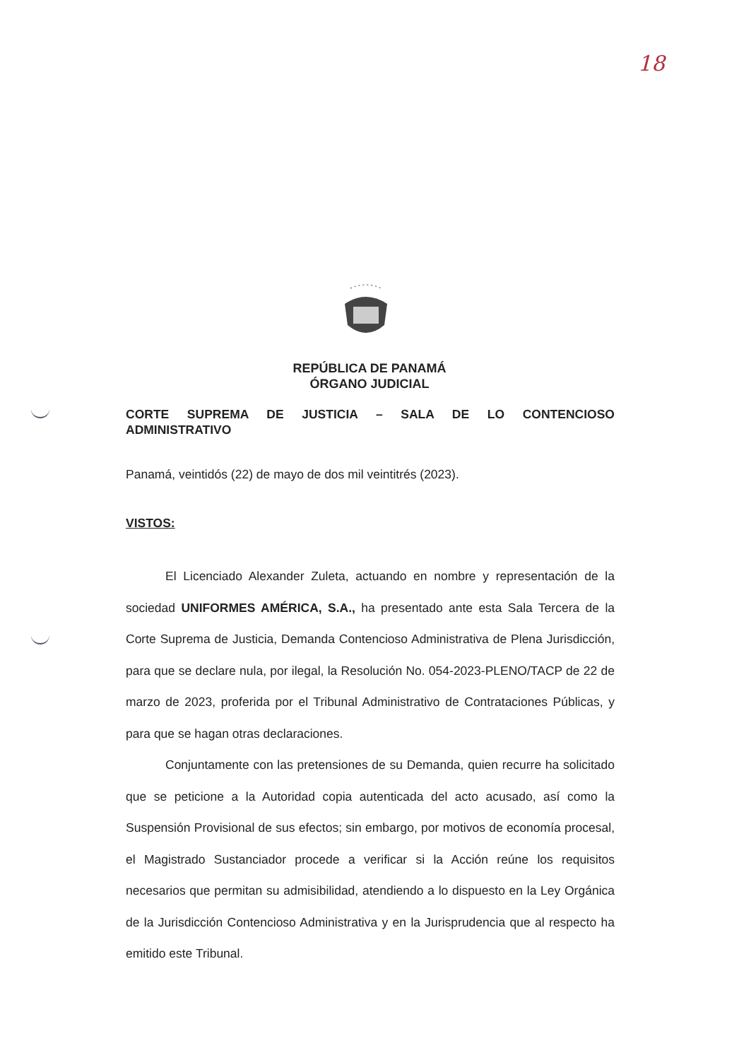18
REPÚBLICA DE PANAMÁ
ÓRGANO JUDICIAL
CORTE SUPREMA DE JUSTICIA – SALA DE LO CONTENCIOSO
ADMINISTRATIVO
Panamá, veintidós (22) de mayo de dos mil veintitrés (2023).
VISTOS:
El Licenciado Alexander Zuleta, actuando en nombre y representación de la sociedad UNIFORMES AMÉRICA, S.A., ha presentado ante esta Sala Tercera de la Corte Suprema de Justicia, Demanda Contencioso Administrativa de Plena Jurisdicción, para que se declare nula, por ilegal, la Resolución No. 054-2023-PLENO/TACP de 22 de marzo de 2023, proferida por el Tribunal Administrativo de Contrataciones Públicas, y para que se hagan otras declaraciones.
Conjuntamente con las pretensiones de su Demanda, quien recurre ha solicitado que se peticione a la Autoridad copia autenticada del acto acusado, así como la Suspensión Provisional de sus efectos; sin embargo, por motivos de economía procesal, el Magistrado Sustanciador procede a verificar si la Acción reúne los requisitos necesarios que permitan su admisibilidad, atendiendo a lo dispuesto en la Ley Orgánica de la Jurisdicción Contencioso Administrativa y en la Jurisprudencia que al respecto ha emitido este Tribunal.